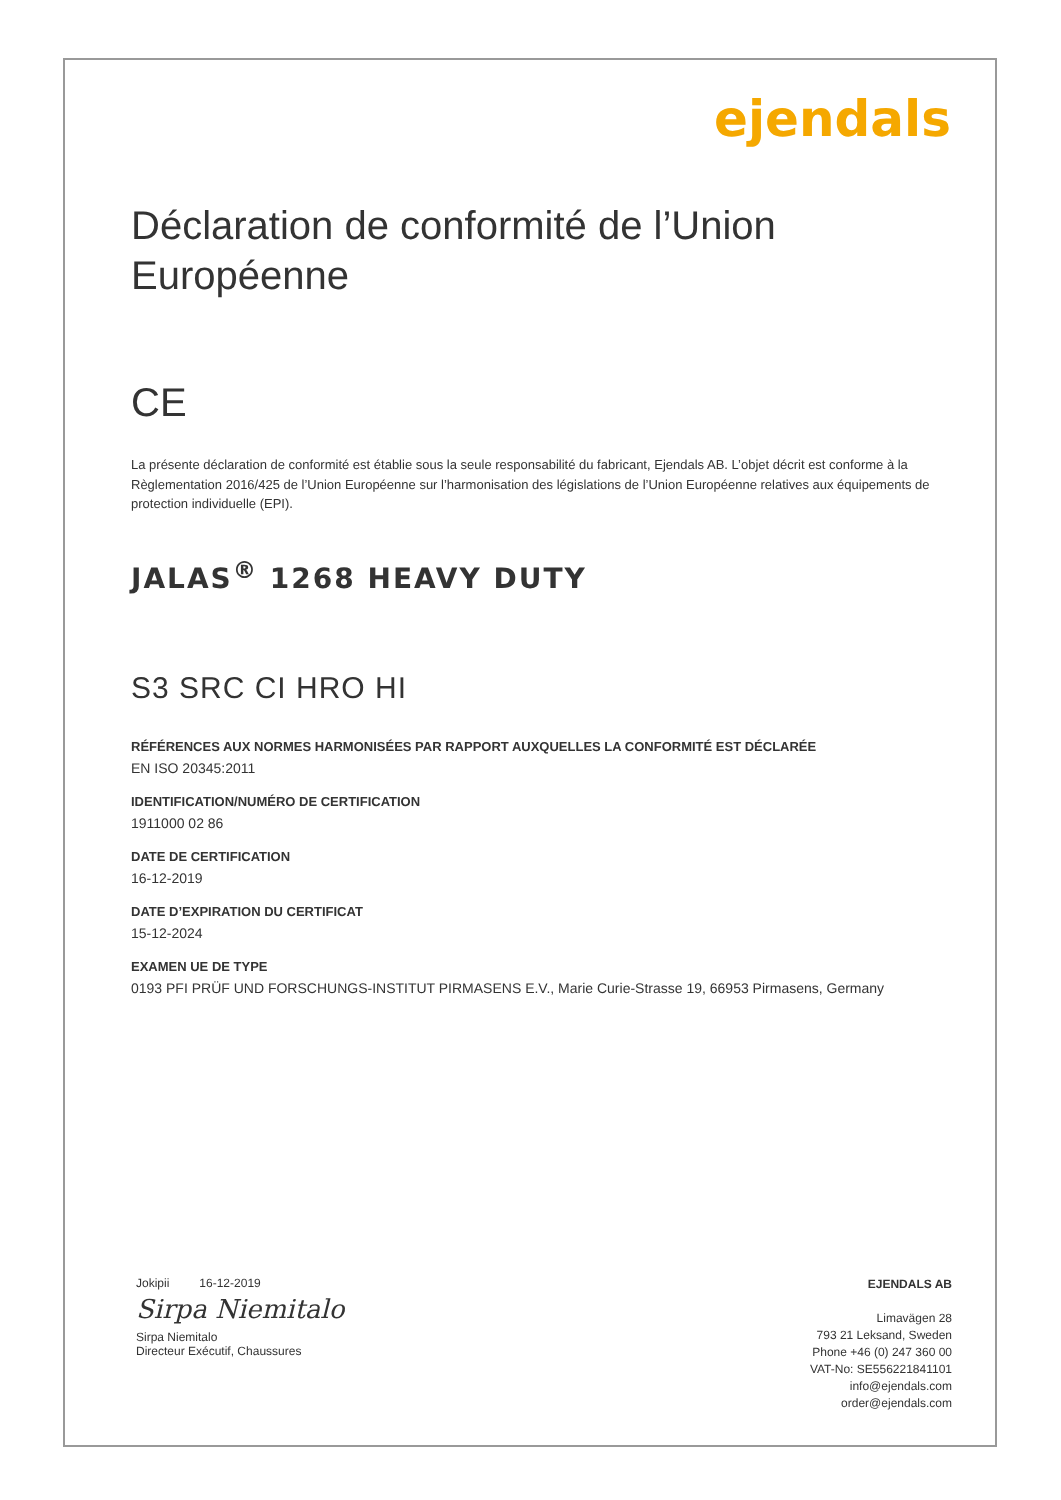ejendals
Déclaration de conformité de l’Union Européenne
CE
La présente déclaration de conformité est établie sous la seule responsabilité du fabricant, Ejendals AB. L’objet décrit est conforme à la Règlementation 2016/425 de l’Union Européenne sur l’harmonisation des législations de l’Union Européenne relatives aux équipements de protection individuelle (EPI).
JALAS<sup>®</sup> 1268 HEAVY DUTY
S3 SRC CI HRO HI
RÉFÉRENCES AUX NORMES HARMONISÉES PAR RAPPORT AUXQUELLES LA CONFORMITÉ EST DÉCLARÉE
EN ISO 20345:2011
IDENTIFICATION/NUMÉRO DE CERTIFICATION
1911000 02 86
DATE DE CERTIFICATION
16-12-2019
DATE D’EXPIRATION DU CERTIFICAT
15-12-2024
EXAMEN UE DE TYPE
0193 PFI PRÜF UND FORSCHUNGS-INSTITUT PIRMASENS E.V., Marie Curie-Strasse 19, 66953 Pirmasens, Germany
Jokipii 16-12-2019
Sirpa Niemitalo
Sirpa Niemitalo
Directeur Exécutif, Chaussures
EJENDALS AB
Limavägen 28
793 21 Leksand, Sweden
Phone +46 (0) 247 360 00
VAT-No: SE556221841101
info@ejendals.com
order@ejendals.com